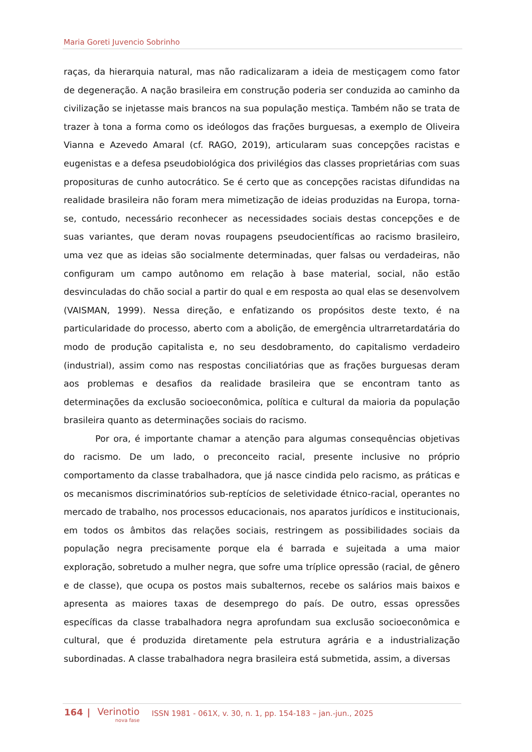Maria Goreti Juvencio Sobrinho
raças, da hierarquia natural, mas não radicalizaram a ideia de mestiçagem como fator de degeneração. A nação brasileira em construção poderia ser conduzida ao caminho da civilização se injetasse mais brancos na sua população mestiça. Também não se trata de trazer à tona a forma como os ideólogos das frações burguesas, a exemplo de Oliveira Vianna e Azevedo Amaral (cf. RAGO, 2019), articularam suas concepções racistas e eugenistas e a defesa pseudobiológica dos privilégios das classes proprietárias com suas proposituras de cunho autocrático. Se é certo que as concepções racistas difundidas na realidade brasileira não foram mera mimetização de ideias produzidas na Europa, torna-se, contudo, necessário reconhecer as necessidades sociais destas concepções e de suas variantes, que deram novas roupagens pseudocientíficas ao racismo brasileiro, uma vez que as ideias são socialmente determinadas, quer falsas ou verdadeiras, não configuram um campo autônomo em relação à base material, social, não estão desvinculadas do chão social a partir do qual e em resposta ao qual elas se desenvolvem (VAISMAN, 1999). Nessa direção, e enfatizando os propósitos deste texto, é na particularidade do processo, aberto com a abolição, de emergência ultrarretardatária do modo de produção capitalista e, no seu desdobramento, do capitalismo verdadeiro (industrial), assim como nas respostas conciliatórias que as frações burguesas deram aos problemas e desafios da realidade brasileira que se encontram tanto as determinações da exclusão socioeconômica, política e cultural da maioria da população brasileira quanto as determinações sociais do racismo.
Por ora, é importante chamar a atenção para algumas consequências objetivas do racismo. De um lado, o preconceito racial, presente inclusive no próprio comportamento da classe trabalhadora, que já nasce cindida pelo racismo, as práticas e os mecanismos discriminatórios sub-reptícios de seletividade étnico-racial, operantes no mercado de trabalho, nos processos educacionais, nos aparatos jurídicos e institucionais, em todos os âmbitos das relações sociais, restringem as possibilidades sociais da população negra precisamente porque ela é barrada e sujeitada a uma maior exploração, sobretudo a mulher negra, que sofre uma tríplice opressão (racial, de gênero e de classe), que ocupa os postos mais subalternos, recebe os salários mais baixos e apresenta as maiores taxas de desemprego do país. De outro, essas opressões específicas da classe trabalhadora negra aprofundam sua exclusão socioeconômica e cultural, que é produzida diretamente pela estrutura agrária e a industrialização subordinadas. A classe trabalhadora negra brasileira está submetida, assim, a diversas
164 | Verinotio
nova fase ISSN 1981 - 061X, v. 30, n. 1, pp. 154-183 – jan.-jun., 2025